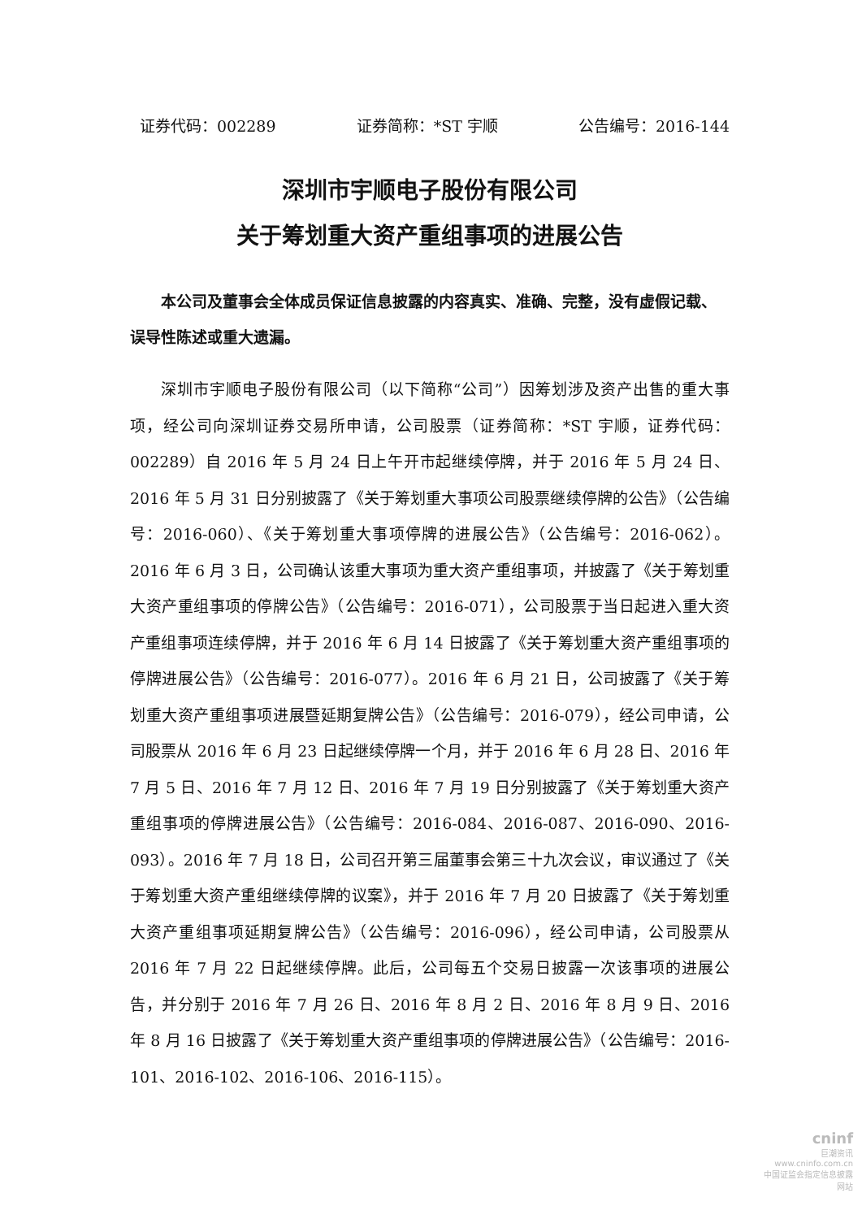证券代码：002289 证券简称：*ST 宇顺 公告编号：2016-144
深圳市宇顺电子股份有限公司
关于筹划重大资产重组事项的进展公告
本公司及董事会全体成员保证信息披露的内容真实、准确、完整，没有虚假记载、误导性陈述或重大遗漏。
深圳市宇顺电子股份有限公司（以下简称“公司”）因筹划涉及资产出售的重大事项，经公司向深圳证券交易所申请，公司股票（证券简称：*ST 宇顺，证券代码：002289）自 2016 年 5 月 24 日上午开市起继续停牌，并于 2016 年 5 月 24 日、2016 年 5 月 31 日分别披露了《关于筹划重大事项公司股票继续停牌的公告》（公告编号：2016-060）、《关于筹划重大事项停牌的进展公告》（公告编号：2016-062）。2016 年 6 月 3 日，公司确认该重大事项为重大资产重组事项，并披露了《关于筹划重大资产重组事项的停牌公告》（公告编号：2016-071），公司股票于当日起进入重大资产重组事项连续停牌，并于 2016 年 6 月 14 日披露了《关于筹划重大资产重组事项的停牌进展公告》（公告编号：2016-077）。2016 年 6 月 21 日，公司披露了《关于筹划重大资产重组事项进展暨延期复牌公告》（公告编号：2016-079），经公司申请，公司股票从 2016 年 6 月 23 日起继续停牌一个月，并于 2016 年 6 月 28 日、2016 年 7 月 5 日、2016 年 7 月 12 日、2016 年 7 月 19 日分别披露了《关于筹划重大资产重组事项的停牌进展公告》（公告编号：2016-084、2016-087、2016-090、2016-093）。2016 年 7 月 18 日，公司召开第三届董事会第三十九次会议，审议通过了《关于筹划重大资产重组继续停牌的议案》，并于 2016 年 7 月 20 日披露了《关于筹划重大资产重组事项延期复牌公告》（公告编号：2016-096），经公司申请，公司股票从 2016 年 7 月 22 日起继续停牌。此后，公司每五个交易日披露一次该事项的进展公告，并分别于 2016 年 7 月 26 日、2016 年 8 月 2 日、2016 年 8 月 9 日、2016 年 8 月 16 日披露了《关于筹划重大资产重组事项的停牌进展公告》（公告编号：2016-101、2016-102、2016-106、2016-115）。
cninf
巨潮资讯
www.cninfo.com.cn
中国证监会指定信息披露网站